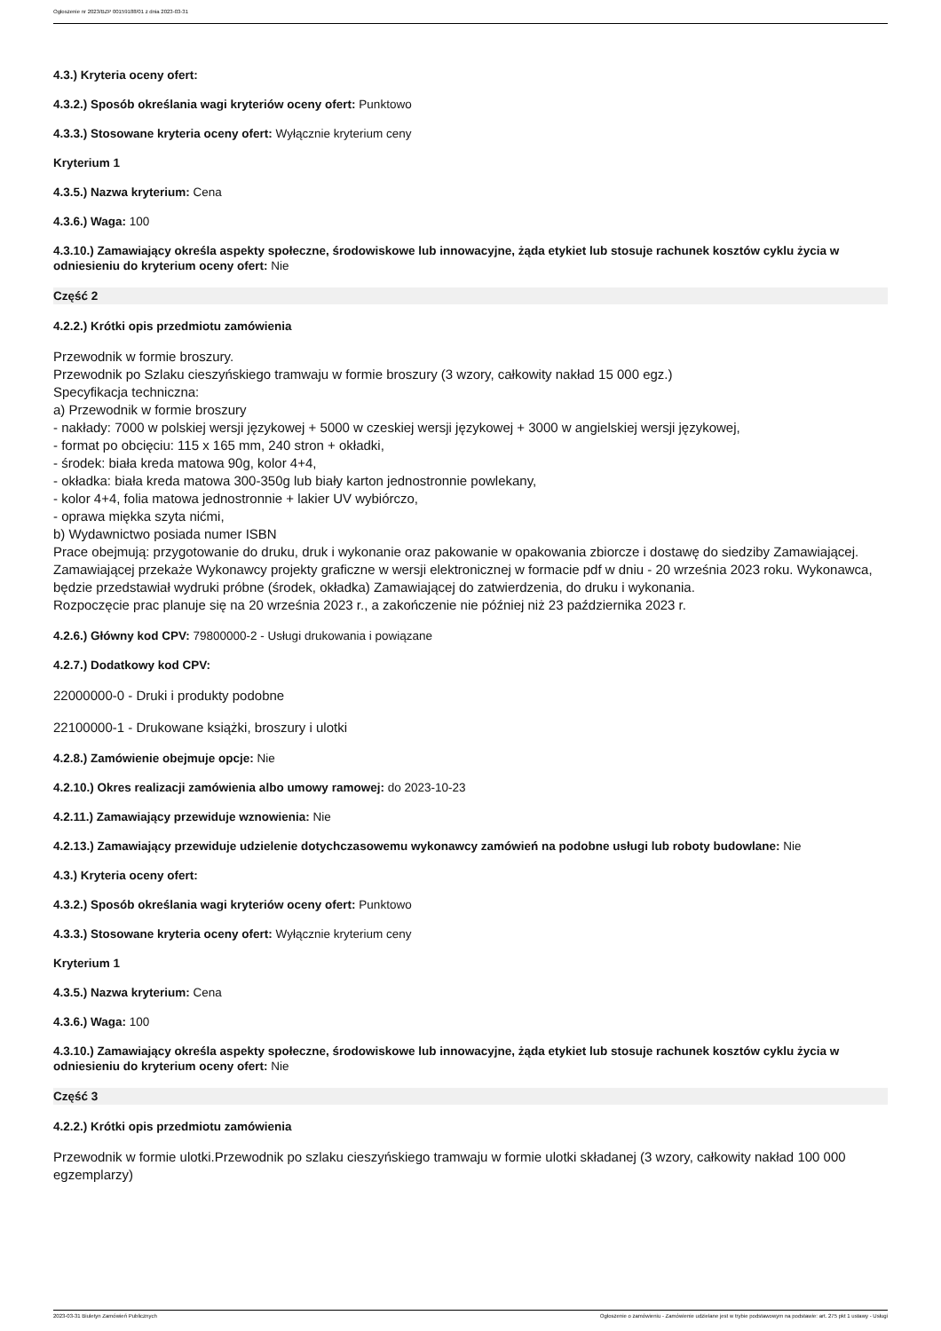Ogłoszenie nr 2023/BZP 00159188/01 z dnia 2023-03-31
4.3.) Kryteria oceny ofert:
4.3.2.) Sposób określania wagi kryteriów oceny ofert: Punktowo
4.3.3.) Stosowane kryteria oceny ofert: Wyłącznie kryterium ceny
Kryterium 1
4.3.5.) Nazwa kryterium: Cena
4.3.6.) Waga: 100
4.3.10.) Zamawiający określa aspekty społeczne, środowiskowe lub innowacyjne, żąda etykiet lub stosuje rachunek kosztów cyklu życia w odniesieniu do kryterium oceny ofert: Nie
Część 2
4.2.2.) Krótki opis przedmiotu zamówienia
Przewodnik w formie broszury.
Przewodnik po Szlaku cieszyńskiego tramwaju w formie broszury (3 wzory, całkowity nakład 15 000 egz.)
Specyfikacja techniczna:
a) Przewodnik w formie broszury
- nakłady: 7000 w polskiej wersji językowej + 5000 w czeskiej wersji językowej + 3000 w angielskiej wersji językowej,
- format po obcięciu: 115 x 165 mm, 240 stron + okładki,
- środek: biała kreda matowa 90g, kolor 4+4,
- okładka: biała kreda matowa 300-350g lub biały karton jednostronnie powlekany,
- kolor 4+4, folia matowa jednostronnie + lakier UV wybiórczo,
- oprawa miękka szyta nićmi,
b) Wydawnictwo posiada numer ISBN
Prace obejmują: przygotowanie do druku, druk i wykonanie oraz pakowanie w opakowania zbiorcze i dostawę do siedziby Zamawiającej. Zamawiającej przekaże Wykonawcy projekty graficzne w wersji elektronicznej w formacie pdf w dniu - 20 września 2023 roku. Wykonawca, będzie przedstawiał wydruki próbne (środek, okładka) Zamawiającej do zatwierdzenia, do druku i wykonania.
Rozpoczęcie prac planuje się na 20 września 2023 r., a zakończenie nie później niż 23 października 2023 r.
4.2.6.) Główny kod CPV: 79800000-2 - Usługi drukowania i powiązane
4.2.7.) Dodatkowy kod CPV:
22000000-0 - Druki i produkty podobne
22100000-1 - Drukowane książki, broszury i ulotki
4.2.8.) Zamówienie obejmuje opcje: Nie
4.2.10.) Okres realizacji zamówienia albo umowy ramowej: do 2023-10-23
4.2.11.) Zamawiający przewiduje wznowienia: Nie
4.2.13.) Zamawiający przewiduje udzielenie dotychczasowemu wykonawcy zamówień na podobne usługi lub roboty budowlane: Nie
4.3.) Kryteria oceny ofert:
4.3.2.) Sposób określania wagi kryteriów oceny ofert: Punktowo
4.3.3.) Stosowane kryteria oceny ofert: Wyłącznie kryterium ceny
Kryterium 1
4.3.5.) Nazwa kryterium: Cena
4.3.6.) Waga: 100
4.3.10.) Zamawiający określa aspekty społeczne, środowiskowe lub innowacyjne, żąda etykiet lub stosuje rachunek kosztów cyklu życia w odniesieniu do kryterium oceny ofert: Nie
Część 3
4.2.2.) Krótki opis przedmiotu zamówienia
Przewodnik w formie ulotki.Przewodnik po szlaku cieszyńskiego tramwaju w formie ulotki składanej (3 wzory, całkowity nakład 100 000 egzemplarzy)
2023-03-31 Biuletyn Zamówień Publicznych Ogłoszenie o zamówieniu - Zamówienie udzielane jest w trybie podstawowym na podstawie: art. 275 pkt 1 ustawy - Usługi